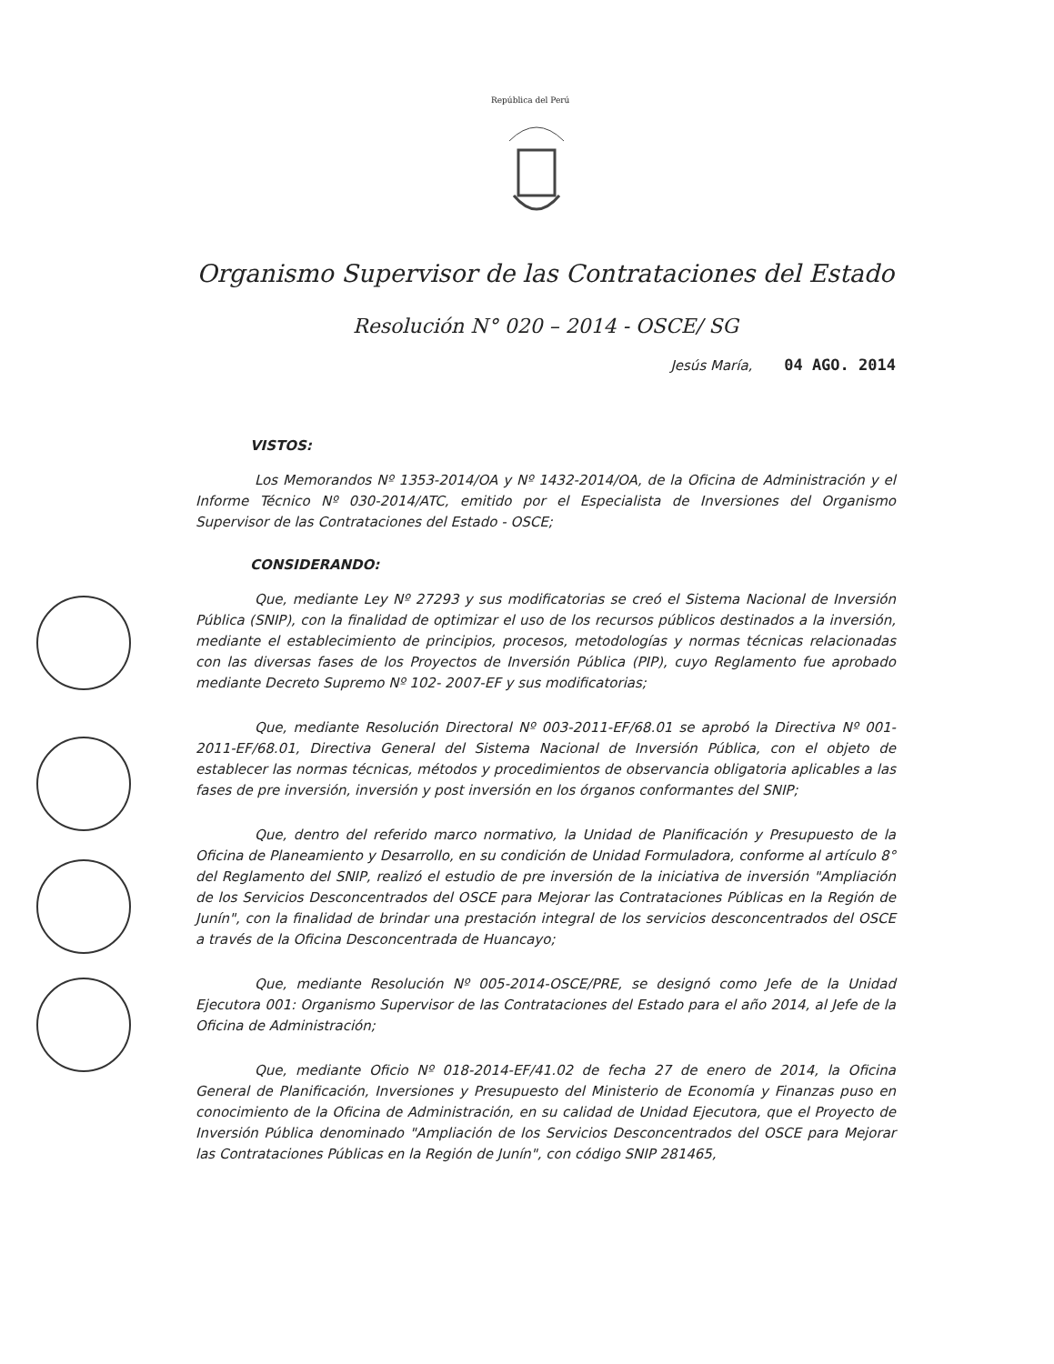República del Perú
Organismo Supervisor de las Contrataciones del Estado
Resolución N° 020 – 2014 - OSCE/ SG
Jesús María, 04 AGO. 2014
VISTOS:
Los Memorandos Nº 1353-2014/OA y Nº 1432-2014/OA, de la Oficina de Administración y el Informe Técnico Nº 030-2014/ATC, emitido por el Especialista de Inversiones del Organismo Supervisor de las Contrataciones del Estado - OSCE;
CONSIDERANDO:
Que, mediante Ley Nº 27293 y sus modificatorias se creó el Sistema Nacional de Inversión Pública (SNIP), con la finalidad de optimizar el uso de los recursos públicos destinados a la inversión, mediante el establecimiento de principios, procesos, metodologías y normas técnicas relacionadas con las diversas fases de los Proyectos de Inversión Pública (PIP), cuyo Reglamento fue aprobado mediante Decreto Supremo Nº 102- 2007-EF y sus modificatorias;
Que, mediante Resolución Directoral Nº 003-2011-EF/68.01 se aprobó la Directiva Nº 001-2011-EF/68.01, Directiva General del Sistema Nacional de Inversión Pública, con el objeto de establecer las normas técnicas, métodos y procedimientos de observancia obligatoria aplicables a las fases de pre inversión, inversión y post inversión en los órganos conformantes del SNIP;
Que, dentro del referido marco normativo, la Unidad de Planificación y Presupuesto de la Oficina de Planeamiento y Desarrollo, en su condición de Unidad Formuladora, conforme al artículo 8° del Reglamento del SNIP, realizó el estudio de pre inversión de la iniciativa de inversión "Ampliación de los Servicios Desconcentrados del OSCE para Mejorar las Contrataciones Públicas en la Región de Junín", con la finalidad de brindar una prestación integral de los servicios desconcentrados del OSCE a través de la Oficina Desconcentrada de Huancayo;
Que, mediante Resolución Nº 005-2014-OSCE/PRE, se designó como Jefe de la Unidad Ejecutora 001: Organismo Supervisor de las Contrataciones del Estado para el año 2014, al Jefe de la Oficina de Administración;
Que, mediante Oficio Nº 018-2014-EF/41.02 de fecha 27 de enero de 2014, la Oficina General de Planificación, Inversiones y Presupuesto del Ministerio de Economía y Finanzas puso en conocimiento de la Oficina de Administración, en su calidad de Unidad Ejecutora, que el Proyecto de Inversión Pública denominado "Ampliación de los Servicios Desconcentrados del OSCE para Mejorar las Contrataciones Públicas en la Región de Junín", con código SNIP 281465,